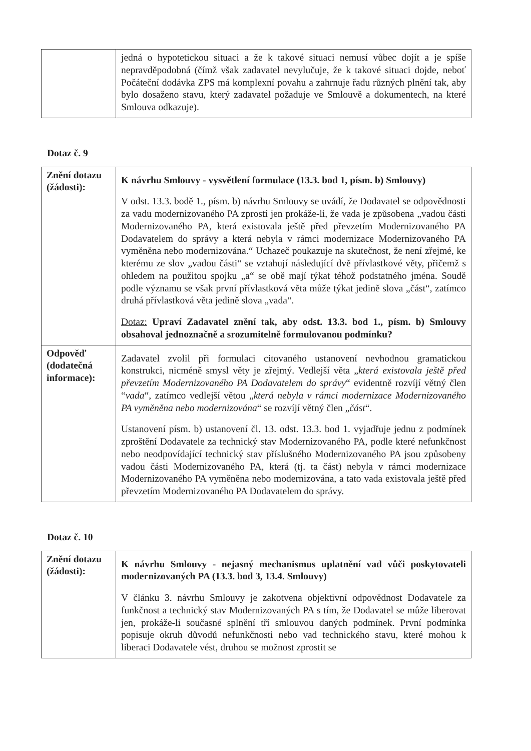| | jedná o hypotetickou situaci a že k takové situaci nemusí vůbec dojít a je spíše nepravděpodobná (čímž však zadavatel nevylučuje, že k takové situaci dojde, neboť Počáteční dodávka ZPS má komplexní povahu a zahrnuje řadu různých plnění tak, aby bylo dosaženo stavu, který zadavatel požaduje ve Smlouvě a dokumentech, na které Smlouva odkazuje). |
Dotaz č. 9
| Znění dotazu (žádosti): | K návrhu Smlouvy - vysvětlení formulace (13.3. bod 1, písm. b) Smlouvy) V odst. 13.3. bodě 1., písm. b) návrhu Smlouvy se uvádí, že Dodavatel se odpovědnosti za vadu modernizovaného PA zprostí jen prokáže-li, že vada je způsobena „vadou části Modernizovaného PA, která existovala ještě před převzetím Modernizovaného PA Dodavatelem do správy a která nebyla v rámci modernizace Modernizovaného PA vyměněna nebo modernizována.“ Uchazeč poukazuje na skutečnost, že není zřejmé, ke kterému ze slov „vadou části“ se vztahují následující dvě přívlastkové věty, přičemž s ohledem na použitou spojku „a“ se obě mají týkat téhož podstatného jména. Soudě podle významu se však první přívlastková věta může týkat jedině slova „část“, zatímco druhá přívlastková věta jedině slova „vada“. Dotaz: Upraví Zadavatel znění tak, aby odst. 13.3. bod 1., písm. b) Smlouvy obsahoval jednoznačně a srozumitelně formulovanou podmínku? |
| Odpověď (dodatečná informace): | Zadavatel zvolil při formulaci citovaného ustanovení nevhodnou gramatickou konstrukci, nicméně smysl věty je zřejmý. Vedlejší věta „ která existovala ještě před převzetím Modernizovaného PA Dodavatelem do správy “ evidentně rozvíjí větný člen “ vada “, zatímco vedlejší větou „ která nebyla v rámci modernizace Modernizovaného PA vyměněna nebo modernizována “ se rozvíjí větný člen „ část “. Ustanovení písm. b) ustanovení čl. 13. odst. 13.3. bod 1. vyjadřuje jednu z podmínek zproštění Dodavatele za technický stav Modernizovaného PA, podle které nefunkčnost nebo neodpovídající technický stav příslušného Modernizovaného PA jsou způsobeny vadou části Modernizovaného PA, která (tj. ta část) nebyla v rámci modernizace Modernizovaného PA vyměněna nebo modernizována, a tato vada existovala ještě před převzetím Modernizovaného PA Dodavatelem do správy. |
Dotaz č. 10
| Znění dotazu (žádosti): | K návrhu Smlouvy - nejasný mechanismus uplatnění vad vůči poskytovateli modernizovaných PA (13.3. bod 3, 13.4. Smlouvy) V článku 3. návrhu Smlouvy je zakotvena objektivní odpovědnost Dodavatele za funkčnost a technický stav Modernizovaných PA s tím, že Dodavatel se může liberovat jen, prokáže-li současné splnění tří smlouvou daných podmínek. První podmínka popisuje okruh důvodů nefunkčnosti nebo vad technického stavu, které mohou k liberaci Dodavatele vést, druhou se možnost zprostit se |